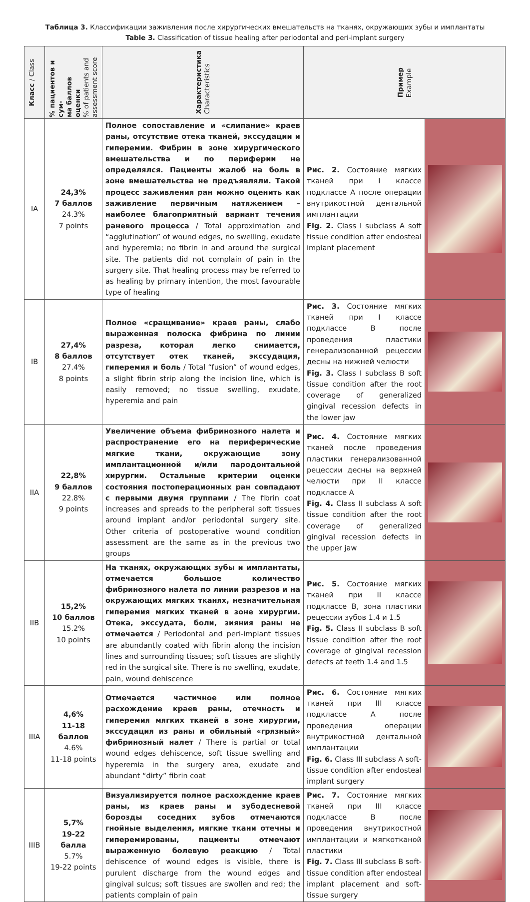Таблица 3. Классификации заживления после хирургических вмешательств на тканях, окружающих зубы и имплантаты
Table 3. Classification of tissue healing after periodontal and peri-implant surgery
| Класс / Class | % пациентов и сум- ма баллов оценки % of patients and assessment score | Характеристика Characteristics | Пример Example | |
| --- | --- | --- | --- | --- |
| IA | 24,3% 7 баллов 24.3% 7 points | Полное сопоставление и «слипание» краев раны, отсутствие отека тканей, экссудации и гиперемии. Фибрин в зоне хирургического вмешательства и по периферии не определялся. Пациенты жалоб на боль в зоне вмешательства не предъявляли. Такой процесс заживления ран можно оценить как заживление первичным натяжением – наиболее благоприятный вариант течения раневого процесса / Total approximation and “agglutination” of wound edges, no swelling, exudate and hyperemia; no fibrin in and around the surgical site. The patients did not complain of pain in the surgery site. That healing process may be referred to as healing by primary intention, the most favourable type of healing | Рис. 2. Состояние мягких тканей при I классе подклассе А после операции внутрикостной дентальной имплантации Fig. 2. Class I subclass A soft tissue condition after endosteal implant placement | |
| IB | 27,4% 8 баллов 27.4% 8 points | Полное «сращивание» краев раны, слабо выраженная полоска фибрина по линии разреза, которая легко снимается, отсутствует отек тканей, экссудация, гиперемия и боль / Total “fusion” of wound edges, a slight fibrin strip along the incision line, which is easily removed; no tissue swelling, exudate, hyperemia and pain | Рис. 3. Состояние мягких тканей при I классе подклассе В после проведения пластики генерализованной рецессии десны на нижней челюсти Fig. 3. Class I subclass B soft tissue condition after the root coverage of generalized gingival recession defects in the lower jaw | |
| IIA | 22,8% 9 баллов 22.8% 9 points | Увеличение объема фибринозного налета и распространение его на периферические мягкие ткани, окружающие зону имплантационной и/или пародонтальной хирургии. Остальные критерии оценки состояния постоперационных ран совпадают с первыми двумя группами / The fibrin coat increases and spreads to the peripheral soft tissues around implant and/or periodontal surgery site. Other criteria of postoperative wound condition assessment are the same as in the previous two groups | Рис. 4. Состояние мягких тканей после проведения пластики генерализованной рецессии десны на верхней челюсти при II классе подклассе А Fig. 4. Class II subclass A soft tissue condition after the root coverage of generalized gingival recession defects in the upper jaw | |
| IIB | 15,2% 10 баллов 15.2% 10 points | На тканях, окружающих зубы и имплантаты, отмечается большое количество фибринозного налета по линии разрезов и на окружающих мягких тканях, незначительная гиперемия мягких тканей в зоне хирургии. Отека, экссудата, боли, зияния раны не отмечается / Periodontal and peri-implant tissues are abundantly coated with fibrin along the incision lines and surrounding tissues; soft tissues are slightly red in the surgical site. There is no swelling, exudate, pain, wound dehiscence | Рис. 5. Состояние мягких тканей при II классе подклассе В, зона пластики рецессии зубов 1.4 и 1.5 Fig. 5. Class II subclass B soft tissue condition after the root coverage of gingival recession defects at teeth 1.4 and 1.5 | |
| IIIA | 4,6% 11-18 баллов 4.6% 11-18 points | Отмечается частичное или полное расхождение краев раны, отечность и гиперемия мягких тканей в зоне хирургии, экссудация из раны и обильный «грязный» фибринозный налет / There is partial or total wound edges dehiscence, soft tissue swelling and hyperemia in the surgery area, exudate and abundant “dirty” fibrin coat | Рис. 6. Состояние мягких тканей при III классе подклассе А после проведения операции внутрикостной дентальной имплантации Fig. 6. Class III subclass A soft-tissue condition after endosteal implant surgery | |
| IIIB | 5,7% 19-22 балла 5.7% 19-22 points | Визуализируется полное расхождение краев раны, из краев раны и зубодесневой борозды соседних зубов отмечаются гнойные выделения, мягкие ткани отечны и гиперемированы, пациенты отмечают выраженную болевую реакцию / Total dehiscence of wound edges is visible, there is purulent discharge from the wound edges and gingival sulcus; soft tissues are swollen and red; the patients complain of pain | Рис. 7. Состояние мягких тканей при III классе подклассе В после проведения внутрикостной имплантации и мягкотканой пластики Fig. 7. Class III subclass B soft-tissue condition after endosteal implant placement and soft-tissue surgery | |